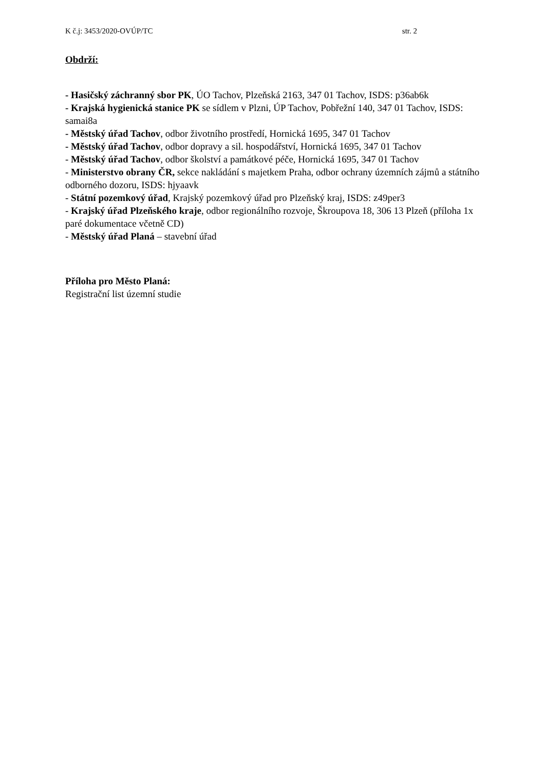K č.j: 3453/2020-OVÚP/TC str. 2
Obdrží:
- Hasičský záchranný sbor PK, ÚO Tachov, Plzeňská 2163, 347 01 Tachov, ISDS: p36ab6k
- Krajská hygienická stanice PK se sídlem v Plzni, ÚP Tachov, Pobřežní 140, 347 01 Tachov, ISDS: samai8a
- Městský úřad Tachov, odbor životního prostředí, Hornická 1695, 347 01 Tachov
- Městský úřad Tachov, odbor dopravy a sil. hospodářství, Hornická 1695, 347 01 Tachov
- Městský úřad Tachov, odbor školství a památkové péče, Hornická 1695, 347 01 Tachov
- Ministerstvo obrany ČR, sekce nakládání s majetkem Praha, odbor ochrany územních zájmů a státního odborného dozoru, ISDS: hjyaavk
- Státní pozemkový úřad, Krajský pozemkový úřad pro Plzeňský kraj, ISDS: z49per3
- Krajský úřad Plzeňského kraje, odbor regionálního rozvoje, Škroupova 18, 306 13 Plzeň (příloha 1x paré dokumentace včetně CD)
- Městský úřad Planá – stavební úřad
Příloha pro Město Planá:
Registrační list územní studie